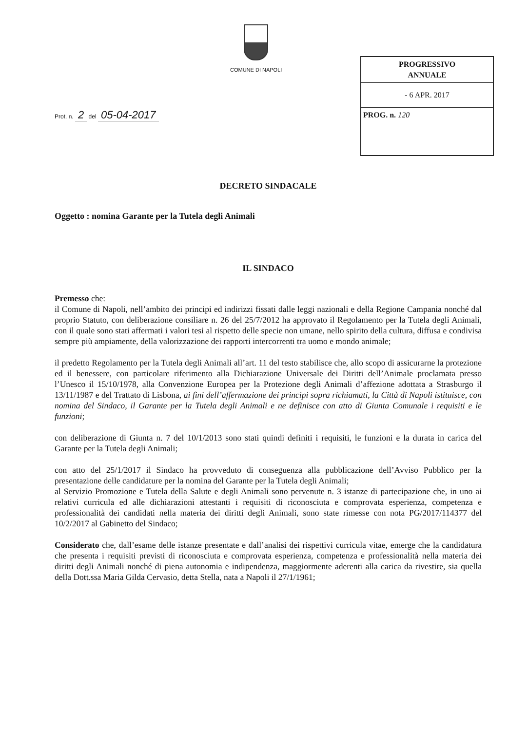COMUNE DI NAPOLI
PROGRESSIVO
ANNUALE
- 6 APR. 2017
PROG. n. 120
Prot. n. 2 del 05-04-2017
DECRETO SINDACALE
Oggetto : nomina Garante per la Tutela degli Animali
IL SINDACO
Premesso che:
il Comune di Napoli, nell’ambito dei principi ed indirizzi fissati dalle leggi nazionali e della Regione Campania nonché dal proprio Statuto, con deliberazione consiliare n. 26 del 25/7/2012 ha approvato il Regolamento per la Tutela degli Animali, con il quale sono stati affermati i valori tesi al rispetto delle specie non umane, nello spirito della cultura, diffusa e condivisa sempre più ampiamente, della valorizzazione dei rapporti intercorrenti tra uomo e mondo animale;
il predetto Regolamento per la Tutela degli Animali all’art. 11 del testo stabilisce che, allo scopo di assicurarne la protezione ed il benessere, con particolare riferimento alla Dichiarazione Universale dei Diritti dell’Animale proclamata presso l’Unesco il 15/10/1978, alla Convenzione Europea per la Protezione degli Animali d’affezione adottata a Strasburgo il 13/11/1987 e del Trattato di Lisbona, ai fini dell’affermazione dei principi sopra richiamati, la Città di Napoli istituisce, con nomina del Sindaco, il Garante per la Tutela degli Animali e ne definisce con atto di Giunta Comunale i requisiti e le funzioni;
con deliberazione di Giunta n. 7 del 10/1/2013 sono stati quindi definiti i requisiti, le funzioni e la durata in carica del Garante per la Tutela degli Animali;
con atto del 25/1/2017 il Sindaco ha provveduto di conseguenza alla pubblicazione dell’Avviso Pubblico per la presentazione delle candidature per la nomina del Garante per la Tutela degli Animali;
al Servizio Promozione e Tutela della Salute e degli Animali sono pervenute n. 3 istanze di partecipazione che, in uno ai relativi curricula ed alle dichiarazioni attestanti i requisiti di riconosciuta e comprovata esperienza, competenza e professionalità dei candidati nella materia dei diritti degli Animali, sono state rimesse con nota PG/2017/114377 del 10/2/2017 al Gabinetto del Sindaco;
Considerato che, dall’esame delle istanze presentate e dall’analisi dei rispettivi curricula vitae, emerge che la candidatura che presenta i requisiti previsti di riconosciuta e comprovata esperienza, competenza e professionalità nella materia dei diritti degli Animali nonché di piena autonomia e indipendenza, maggiormente aderenti alla carica da rivestire, sia quella della Dott.ssa Maria Gilda Cervasio, detta Stella, nata a Napoli il 27/1/1961;